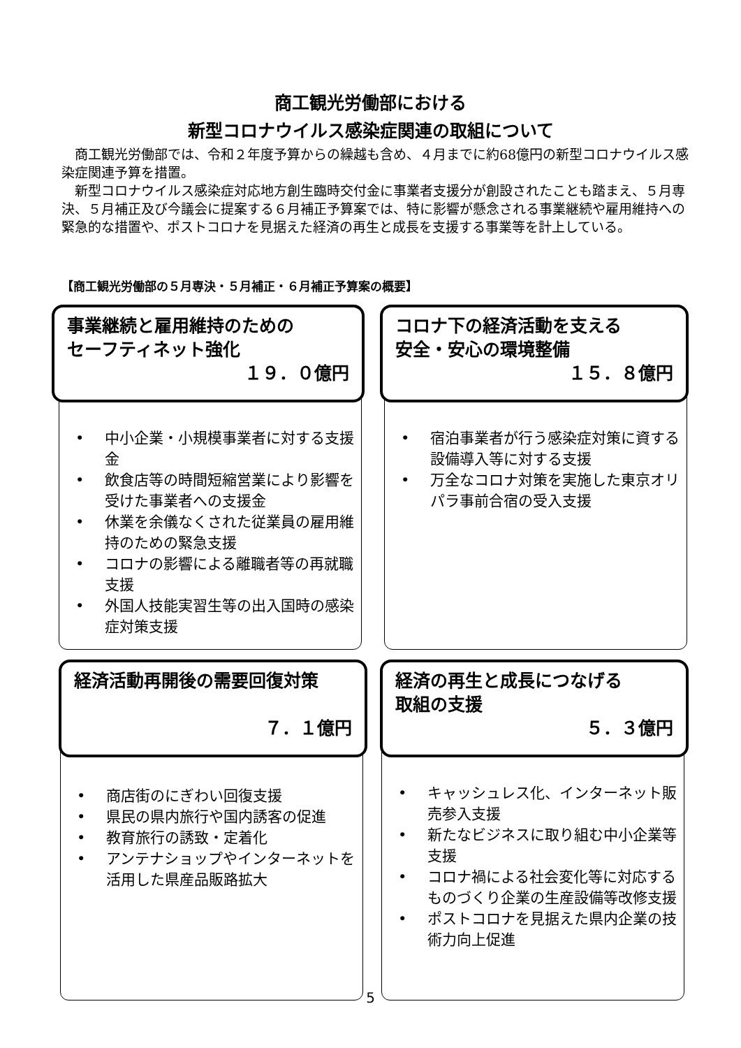商工観光労働部における
新型コロナウイルス感染症関連の取組について
商工観光労働部では、令和２年度予算からの繰越も含め、４月までに約68億円の新型コロナウイルス感染症関連予算を措置。
新型コロナウイルス感染症対応地方創生臨時交付金に事業者支援分が創設されたことも踏まえ、５月専決、５月補正及び今議会に提案する６月補正予算案では、特に影響が懸念される事業継続や雇用維持への緊急的な措置や、ポストコロナを見据えた経済の再生と成長を支援する事業等を計上している。
【商工観光労働部の５月専決・５月補正・６月補正予算案の概要】
事業継続と雇用維持のための
セーフティネット強化
１９．０億円
• 中小企業・小規模事業者に対する支援金
• 飲食店等の時間短縮営業により影響を受けた事業者への支援金
• 休業を余儀なくされた従業員の雇用維持のための緊急支援
• コロナの影響による離職者等の再就職支援
• 外国人技能実習生等の出入国時の感染症対策支援
コロナ下の経済活動を支える
安全・安心の環境整備
１５．８億円
• 宿泊事業者が行う感染症対策に資する設備導入等に対する支援
• 万全なコロナ対策を実施した東京オリパラ事前合宿の受入支援
経済活動再開後の需要回復対策
７．１億円
• 商店街のにぎわい回復支援
• 県民の県内旅行や国内誘客の促進
• 教育旅行の誘致・定着化
• アンテナショップやインターネットを活用した県産品販路拡大
経済の再生と成長につなげる
取組の支援
５．３億円
• キャッシュレス化、インターネット販売参入支援
• 新たなビジネスに取り組む中小企業等支援
• コロナ禍による社会変化等に対応するものづくり企業の生産設備等改修支援
• ポストコロナを見据えた県内企業の技術力向上促進
5